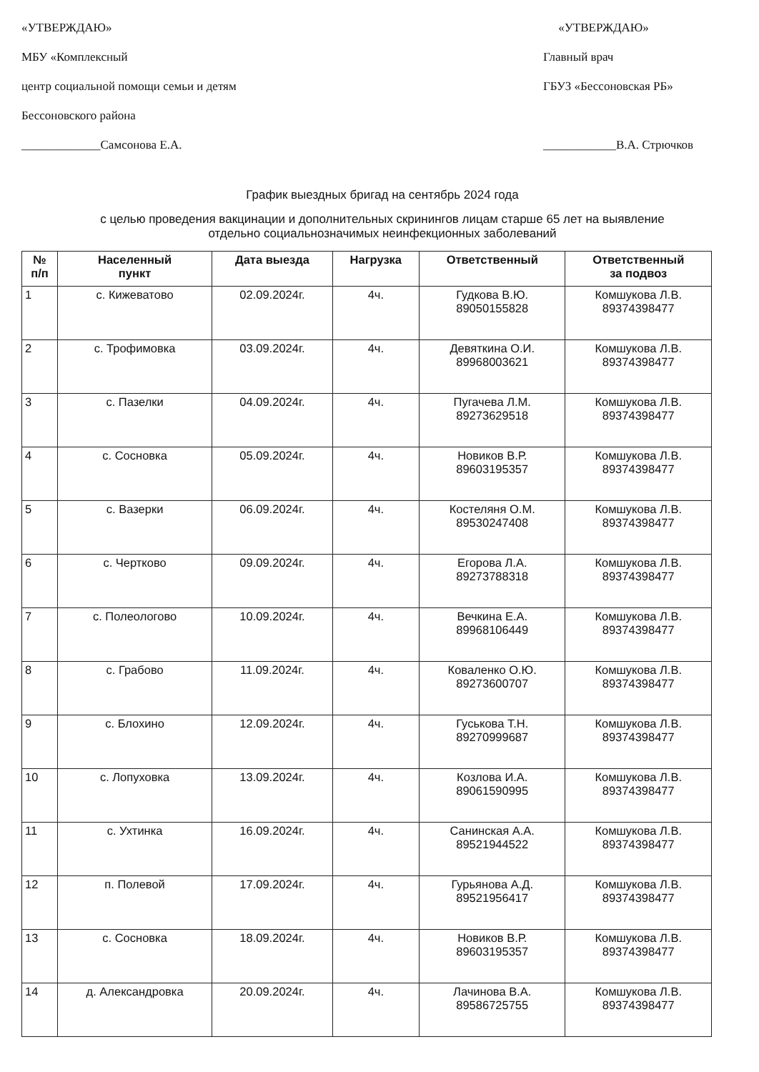«УТВЕРЖДАЮ»
МБУ «Комплексный
центр социальной помощи семьи и детям
Бессоновского района
_____________Самсонова Е.А.
«УТВЕРЖДАЮ»
Главный врач
ГБУЗ «Бессоновская РБ»
____________В.А. Стрючков
График выездных бригад на сентябрь 2024 года
с целью проведения вакцинации и дополнительных скринингов лицам старше 65 лет на выявление
отдельно социальнозначимых неинфекционных заболеваний
| № п/п | Населенный пункт | Дата выезда | Нагрузка | Ответственный | Ответственный за подвоз |
| --- | --- | --- | --- | --- | --- |
| 1 | с. Кижеватово | 02.09.2024г. | 4ч. | Гудкова В.Ю. 89050155828 | Комшукова Л.В. 89374398477 |
| 2 | с. Трофимовка | 03.09.2024г. | 4ч. | Девяткина О.И. 89968003621 | Комшукова Л.В. 89374398477 |
| 3 | с. Пазелки | 04.09.2024г. | 4ч. | Пугачева Л.М. 89273629518 | Комшукова Л.В. 89374398477 |
| 4 | с. Сосновка | 05.09.2024г. | 4ч. | Новиков В.Р. 89603195357 | Комшукова Л.В. 89374398477 |
| 5 | с. Вазерки | 06.09.2024г. | 4ч. | Костеляня О.М. 89530247408 | Комшукова Л.В. 89374398477 |
| 6 | с. Чертково | 09.09.2024г. | 4ч. | Егорова Л.А. 89273788318 | Комшукова Л.В. 89374398477 |
| 7 | с. Полеологово | 10.09.2024г. | 4ч. | Вечкина Е.А. 89968106449 | Комшукова Л.В. 89374398477 |
| 8 | с. Грабово | 11.09.2024г. | 4ч. | Коваленко О.Ю. 89273600707 | Комшукова Л.В. 89374398477 |
| 9 | с. Блохино | 12.09.2024г. | 4ч. | Гуськова Т.Н. 89270999687 | Комшукова Л.В. 89374398477 |
| 10 | с. Лопуховка | 13.09.2024г. | 4ч. | Козлова И.А. 89061590995 | Комшукова Л.В. 89374398477 |
| 11 | с. Ухтинка | 16.09.2024г. | 4ч. | Санинская А.А. 89521944522 | Комшукова Л.В. 89374398477 |
| 12 | п. Полевой | 17.09.2024г. | 4ч. | Гурьянова А.Д. 89521956417 | Комшукова Л.В. 89374398477 |
| 13 | с. Сосновка | 18.09.2024г. | 4ч. | Новиков В.Р. 89603195357 | Комшукова Л.В. 89374398477 |
| 14 | д. Александровка | 20.09.2024г. | 4ч. | Лачинова В.А. 89586725755 | Комшукова Л.В. 89374398477 |